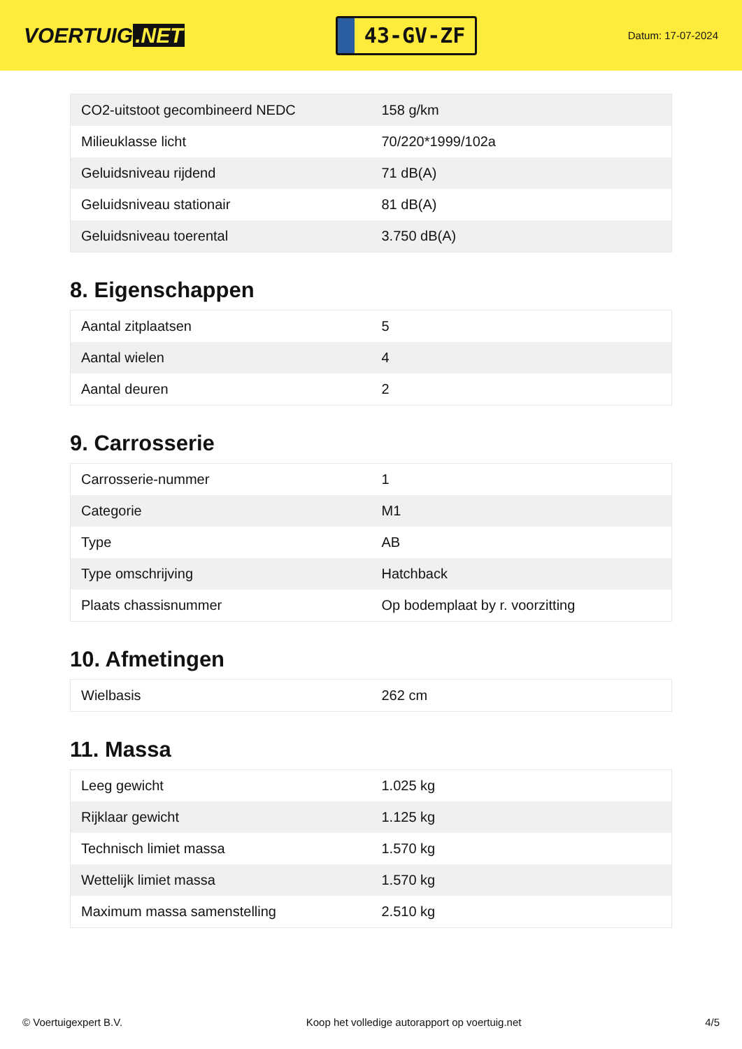VOERTUIG.NET
43-GV-ZF
Datum: 17-07-2024
| CO2-uitstoot gecombineerd NEDC | 158 g/km |
| Milieuklasse licht | 70/220*1999/102a |
| Geluidsniveau rijdend | 71 dB(A) |
| Geluidsniveau stationair | 81 dB(A) |
| Geluidsniveau toerental | 3.750 dB(A) |
8. Eigenschappen
| Aantal zitplaatsen | 5 |
| Aantal wielen | 4 |
| Aantal deuren | 2 |
9. Carrosserie
| Carrosserie-nummer | 1 |
| Categorie | M1 |
| Type | AB |
| Type omschrijving | Hatchback |
| Plaats chassisnummer | Op bodemplaat by r. voorzitting |
10. Afmetingen
| Wielbasis | 262 cm |
11. Massa
| Leeg gewicht | 1.025 kg |
| Rijklaar gewicht | 1.125 kg |
| Technisch limiet massa | 1.570 kg |
| Wettelijk limiet massa | 1.570 kg |
| Maximum massa samenstelling | 2.510 kg |
© Voertuigexpert B.V. Koop het volledige autorapport op voertuig.net 4/5